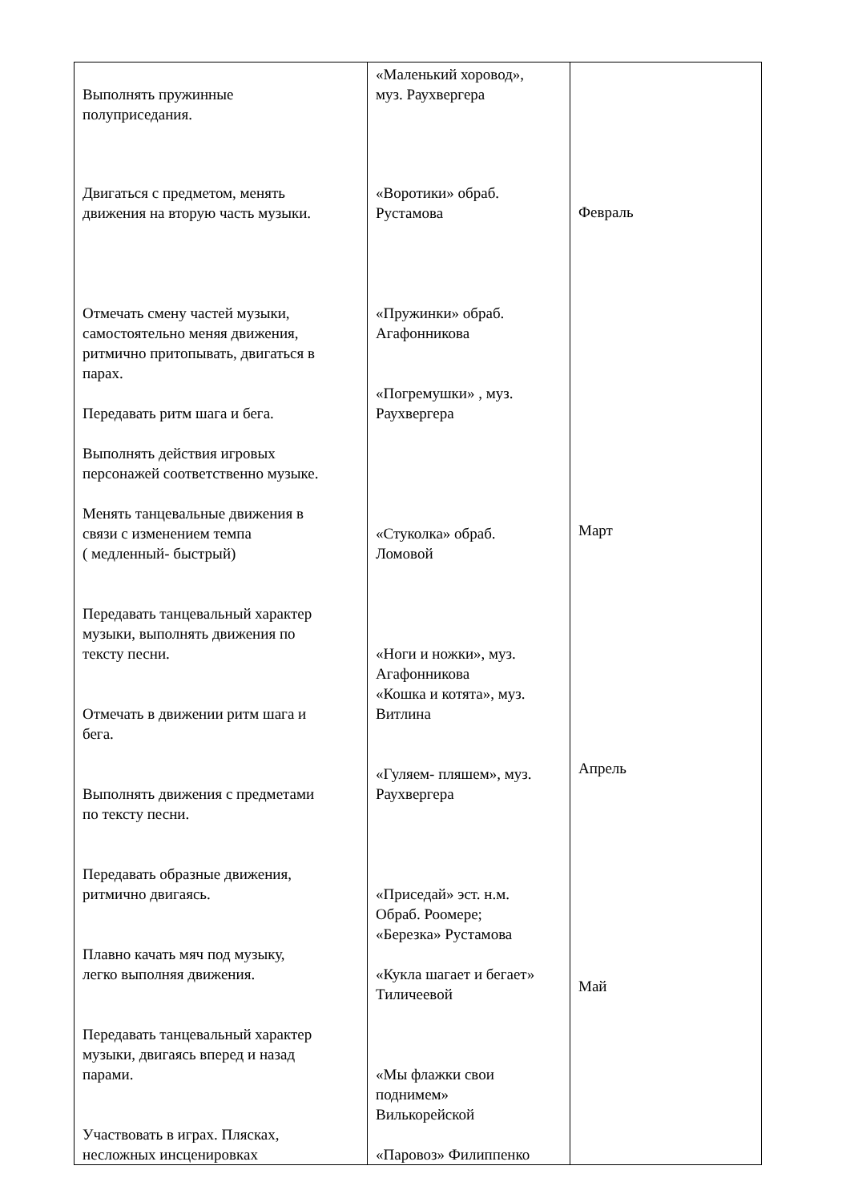| Выполнять пружинные полуприседания. Двигаться с предметом, менять движения на вторую часть музыки. Отмечать смену частей музыки, самостоятельно меняя движения, ритмично притопывать, двигаться в парах. Передавать ритм шага и бега. Выполнять действия игровых персонажей соответственно музыке. Менять танцевальные движения в связи с изменением темпа ( медленный- быстрый) Передавать танцевальный характер музыки, выполнять движения по тексту песни. Отмечать в движении ритм шага и бега. Выполнять движения с предметами по тексту песни. Передавать образные движения, ритмично двигаясь. Плавно качать мяч под музыку, легко выполняя движения. Передавать танцевальный характер музыки, двигаясь вперед и назад парами. Участвовать в играх. Плясках, несложных инсценировках | «Маленький хоровод», муз. Раухвергера «Воротики» обраб. Рустамова «Пружинки» обраб. Агафонникова «Погремушки» , муз. Раухвергера «Стуколка» обраб. Ломовой «Ноги и ножки», муз. Агафонникова «Кошка и котята», муз. Витлина «Гуляем- пляшем», муз. Раухвергера «Приседай» эст. н.м. Обраб. Роомере; «Березка» Рустамова «Кукла шагает и бегает» Тиличеевой «Мы флажки свои поднимем» Вилькорейской «Паровоз» Филиппенко | Февраль Март Апрель Май |